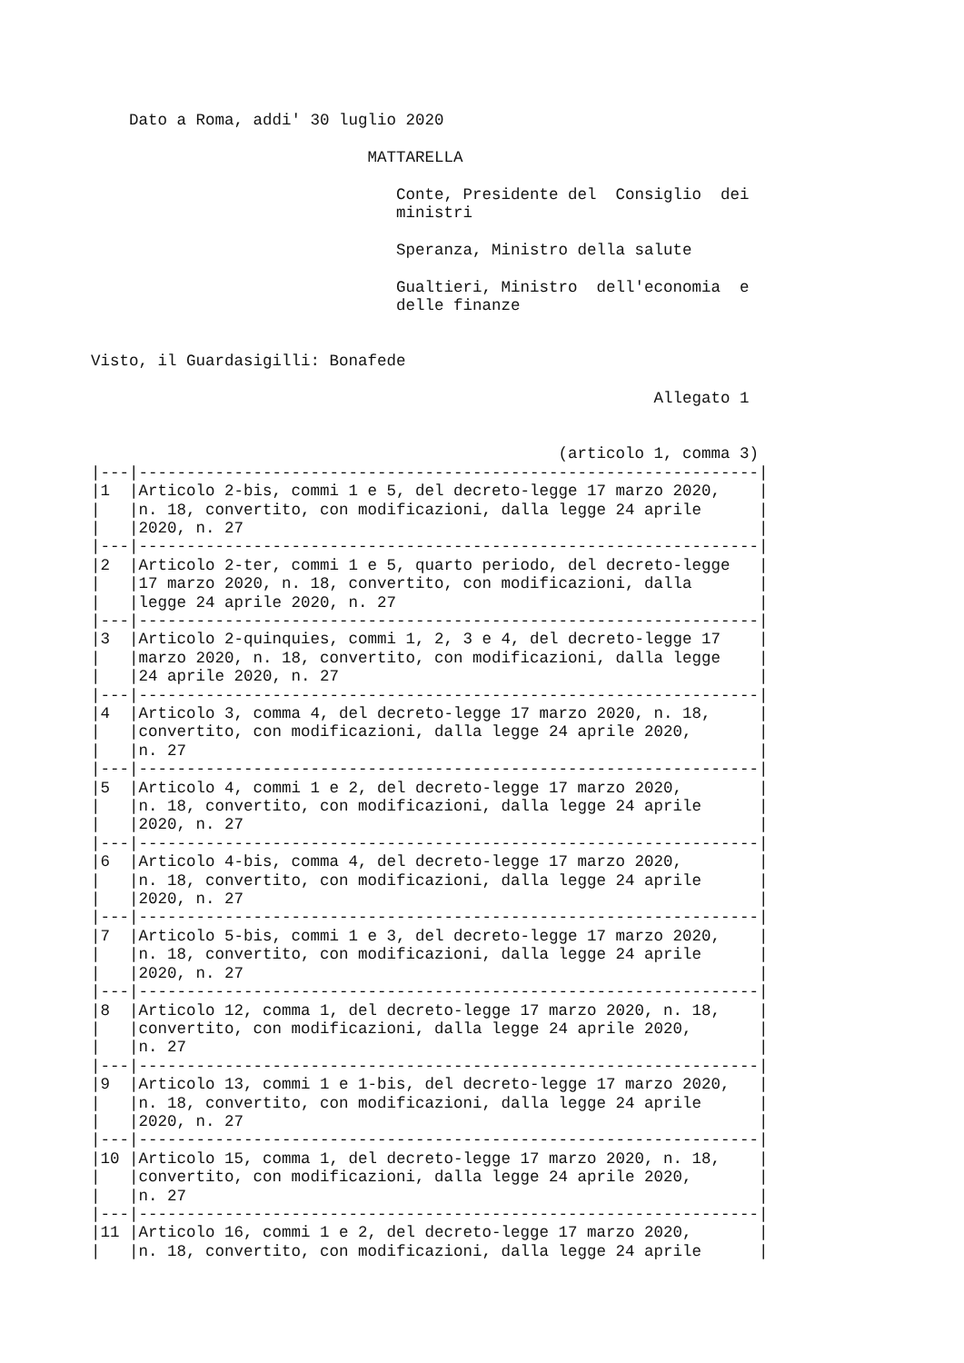Dato a Roma, addi' 30 luglio 2020

                             MATTARELLA

                                Conte, Presidente del  Consiglio  dei
                                ministri

                                Speranza, Ministro della salute

                                Gualtieri, Ministro  dell'economia  e
                                delle finanze


Visto, il Guardasigilli: Bonafede

                                                           Allegato 1


                                                 (articolo 1, comma 3)
|---|-----------------------------------------------------------------|
|1  |Articolo 2-bis, commi 1 e 5, del decreto-legge 17 marzo 2020,    |
|   |n. 18, convertito, con modificazioni, dalla legge 24 aprile      |
|   |2020, n. 27                                                      |
|---|-----------------------------------------------------------------|
|2  |Articolo 2-ter, commi 1 e 5, quarto periodo, del decreto-legge   |
|   |17 marzo 2020, n. 18, convertito, con modificazioni, dalla       |
|   |legge 24 aprile 2020, n. 27                                      |
|---|-----------------------------------------------------------------|
|3  |Articolo 2-quinquies, commi 1, 2, 3 e 4, del decreto-legge 17    |
|   |marzo 2020, n. 18, convertito, con modificazioni, dalla legge    |
|   |24 aprile 2020, n. 27                                            |
|---|-----------------------------------------------------------------|
|4  |Articolo 3, comma 4, del decreto-legge 17 marzo 2020, n. 18,     |
|   |convertito, con modificazioni, dalla legge 24 aprile 2020,       |
|   |n. 27                                                            |
|---|-----------------------------------------------------------------|
|5  |Articolo 4, commi 1 e 2, del decreto-legge 17 marzo 2020,        |
|   |n. 18, convertito, con modificazioni, dalla legge 24 aprile      |
|   |2020, n. 27                                                      |
|---|-----------------------------------------------------------------|
|6  |Articolo 4-bis, comma 4, del decreto-legge 17 marzo 2020,        |
|   |n. 18, convertito, con modificazioni, dalla legge 24 aprile      |
|   |2020, n. 27                                                      |
|---|-----------------------------------------------------------------|
|7  |Articolo 5-bis, commi 1 e 3, del decreto-legge 17 marzo 2020,    |
|   |n. 18, convertito, con modificazioni, dalla legge 24 aprile      |
|   |2020, n. 27                                                      |
|---|-----------------------------------------------------------------|
|8  |Articolo 12, comma 1, del decreto-legge 17 marzo 2020, n. 18,    |
|   |convertito, con modificazioni, dalla legge 24 aprile 2020,       |
|   |n. 27                                                            |
|---|-----------------------------------------------------------------|
|9  |Articolo 13, commi 1 e 1-bis, del decreto-legge 17 marzo 2020,   |
|   |n. 18, convertito, con modificazioni, dalla legge 24 aprile      |
|   |2020, n. 27                                                      |
|---|-----------------------------------------------------------------|
|10 |Articolo 15, comma 1, del decreto-legge 17 marzo 2020, n. 18,    |
|   |convertito, con modificazioni, dalla legge 24 aprile 2020,       |
|   |n. 27                                                            |
|---|-----------------------------------------------------------------|
|11 |Articolo 16, commi 1 e 2, del decreto-legge 17 marzo 2020,       |
|   |n. 18, convertito, con modificazioni, dalla legge 24 aprile      |